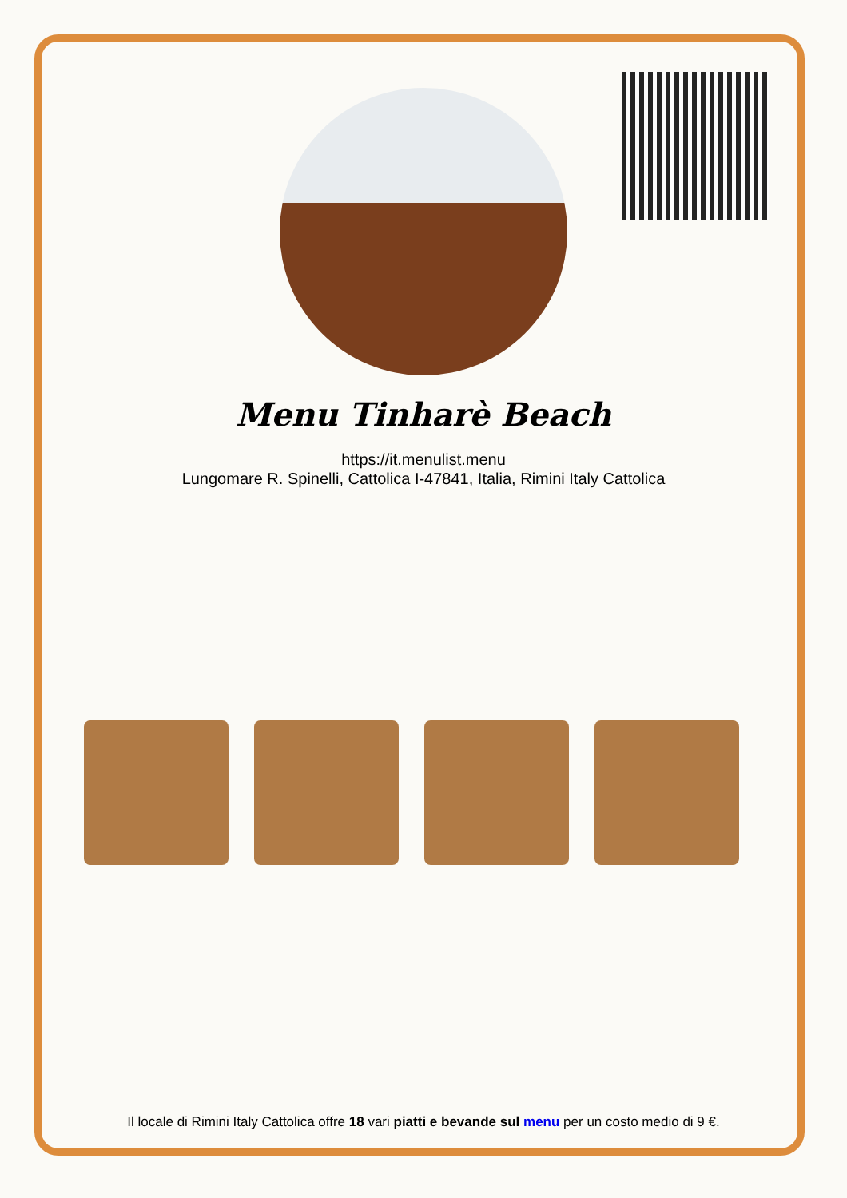Menu Tinharè Beach
https://it.menulist.menu
Lungomare R. Spinelli, Cattolica I-47841, Italia, Rimini Italy Cattolica
Il locale di Rimini Italy Cattolica offre 18 vari piatti e bevande sul menu per un costo medio di 9 €.